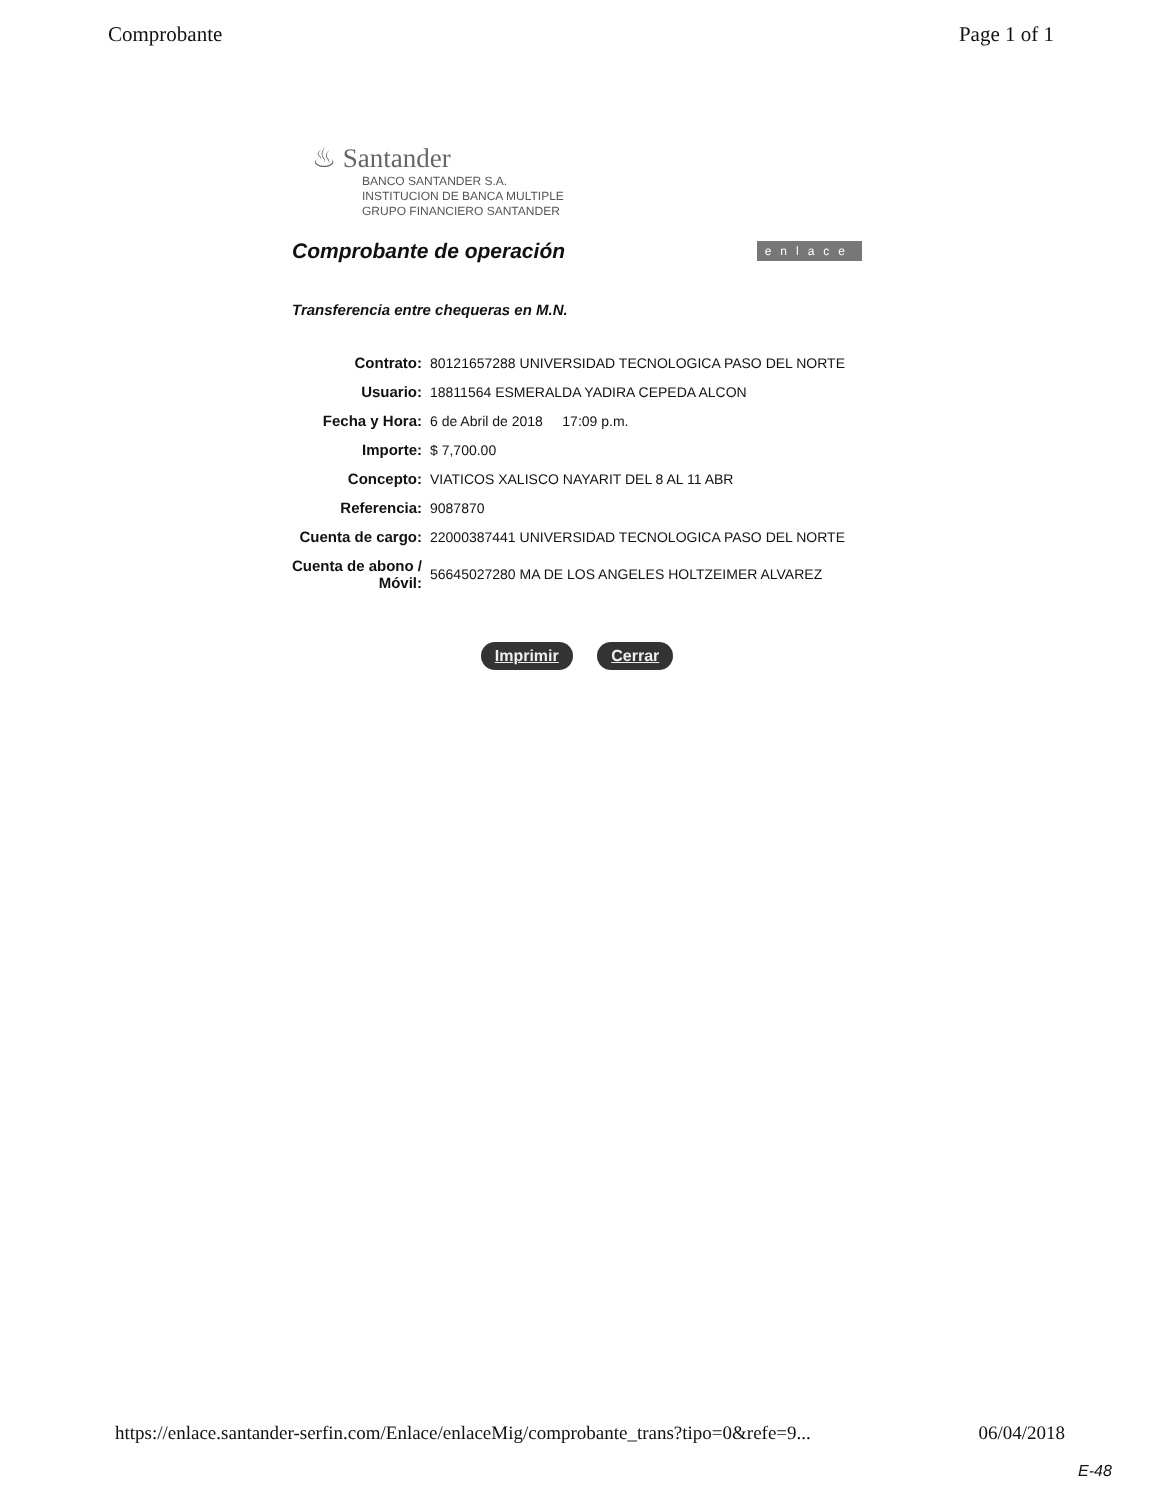Comprobante Page 1 of 1
♨ Santander
BANCO SANTANDER S.A.
INSTITUCION DE BANCA MULTIPLE
GRUPO FINANCIERO SANTANDER
Comprobante de operación
enlace
Transferencia entre chequeras en M.N.
| Contrato: | 80121657288 UNIVERSIDAD TECNOLOGICA PASO DEL NORTE |
| Usuario: | 18811564 ESMERALDA YADIRA CEPEDA ALCON |
| Fecha y Hora: | 6 de Abril de 2018 17:09 p.m. |
| Importe: | $ 7,700.00 |
| Concepto: | VIATICOS XALISCO NAYARIT DEL 8 AL 11 ABR |
| Referencia: | 9087870 |
| Cuenta de cargo: | 22000387441 UNIVERSIDAD TECNOLOGICA PASO DEL NORTE |
| Cuenta de abono / Móvil: | 56645027280 MA DE LOS ANGELES HOLTZEIMER ALVAREZ |
Imprimir Cerrar
https://enlace.santander-serfin.com/Enlace/enlaceMig/comprobante_trans?tipo=0&refe=9... 06/04/2018
E-48